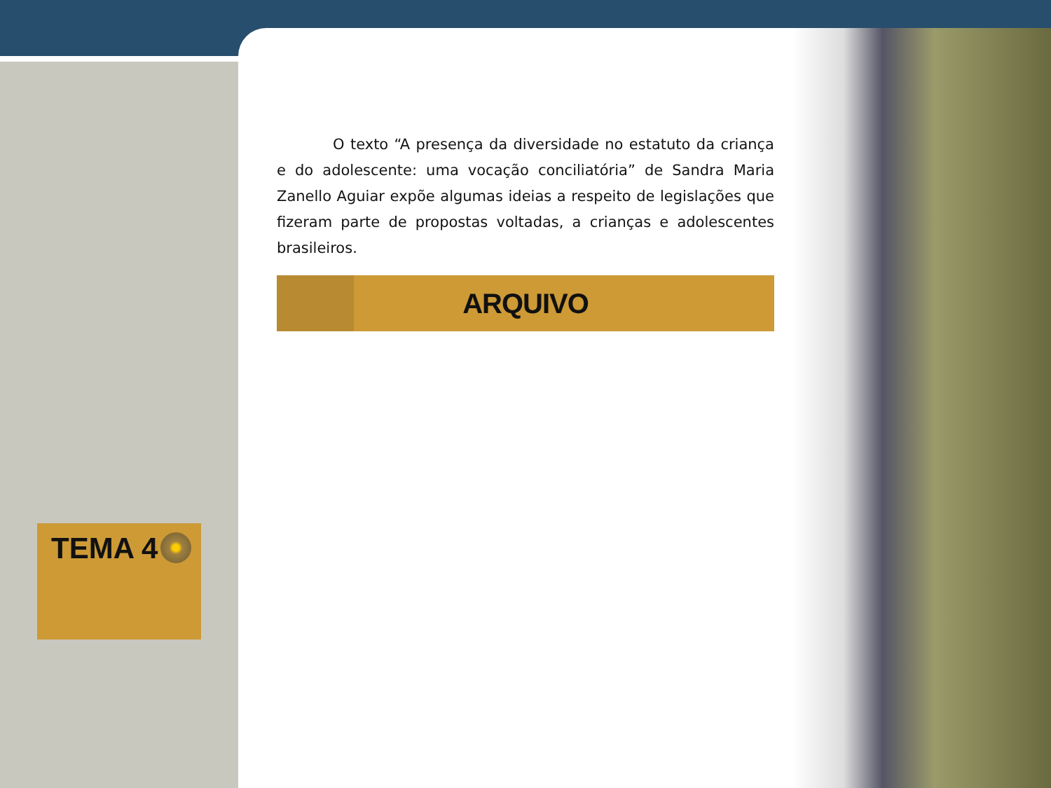O texto “A presença da diversidade no estatuto da criança e do adolescente: uma vocação conciliatória” de Sandra Maria Zanello Aguiar expõe algumas ideias a respeito de legislações que fizeram parte de propostas voltadas, a crianças e adolescentes brasileiros.
ARQUIVO
TEMA 4